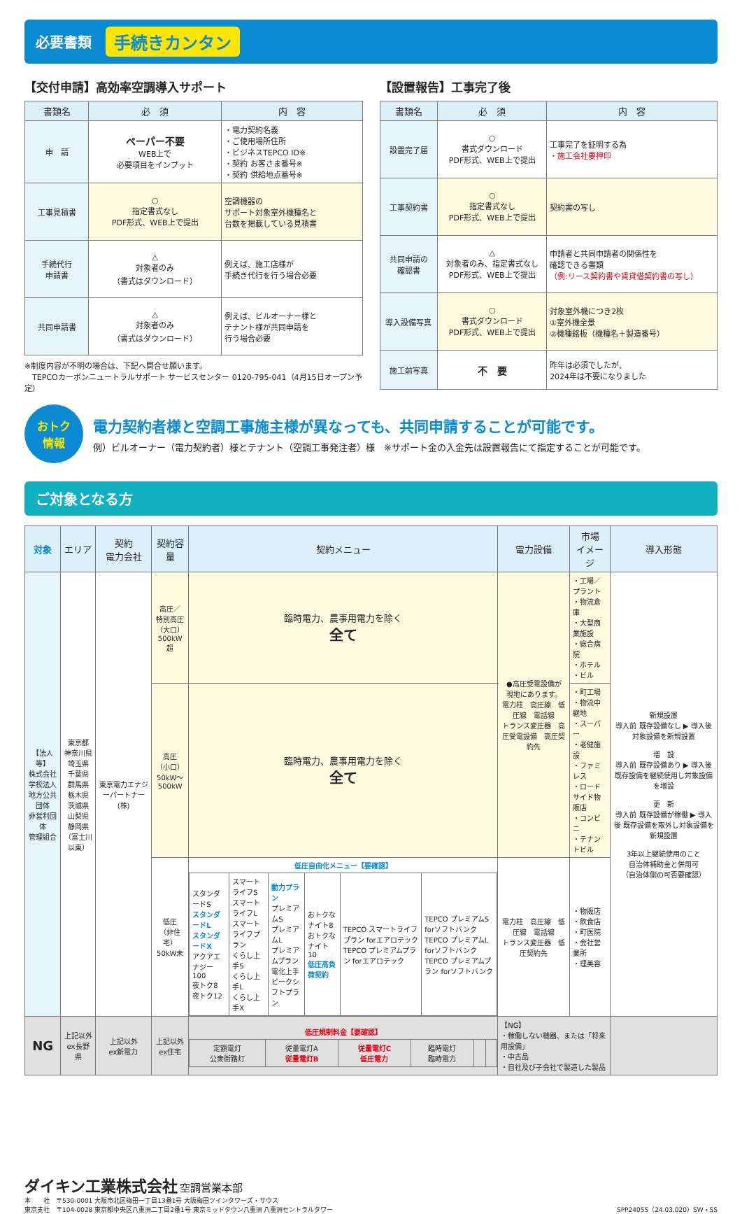必要書類 手続きカンタン
【交付申請】高効率空調導入サポート
| 書類名 | 必 須 | 内 容 |
| --- | --- | --- |
| 申 請 | ペーパー不要 WEB上で 必要項目をインプット | ・電力契約名義 ・ご使用場所住所 ・ビジネスTEPCO ID※ ・契約 お客さま番号※ ・契約 供給地点番号※ |
| 工事見積書 | ○ 指定書式なし PDF形式、WEB上で提出 | 空調機器の サポート対象室外機種名と 台数を掲載している見積書 |
| 手続代行 申請書 | △ 対象者のみ （書式はダウンロード） | 例えば、施工店様が 手続き代行を行う場合必要 |
| 共同申請書 | △ 対象者のみ （書式はダウンロード） | 例えば、ビルオーナー様と テナント様が共同申請を 行う場合必要 |
※制度内容が不明の場合は、下記へ問合せ願います。
　TEPCOカーボンニュートラルサポート サービスセンター 0120-795-041（4月15日オープン予定）
【設置報告】工事完了後
| 書類名 | 必 須 | 内 容 |
| --- | --- | --- |
| 設置完了届 | ○ 書式ダウンロード PDF形式、WEB上で提出 | 工事完了を証明する為 ・施工会社要押印 |
| 工事契約書 | ○ 指定書式なし PDF形式、WEB上で提出 | 契約書の写し |
| 共同申請の 確認書 | △ 対象者のみ、指定書式なし PDF形式、WEB上で提出 | 申請者と共同申請者の関係性を 確認できる書類 （例:リース契約書や賃貸借契約書の写し） |
| 導入設備写真 | ○ 書式ダウンロード PDF形式、WEB上で提出 | 対象室外機につき2枚 ①室外機全景 ②機種銘板（機種名＋製造番号） |
| 施工前写真 | 不 要 | 昨年は必須でしたが、 2024年は不要になりました |
おトク
情報
電力契約者様と空調工事施主様が異なっても、共同申請することが可能です。
例）ビルオーナー（電力契約者）様とテナント（空調工事発注者）様　※サポート金の入金先は設置報告にて指定することが可能です。
ご対象となる方
| 対象 | エリア | 契約 電力会社 | 契約容量 | 契約メニュー | 電力設備 | 市場 イメージ | 導入形態 |
| --- | --- | --- | --- | --- | --- | --- | --- |
| 【法人等】 株式会社 学校法人 地方公共団体 非営利団体 管理組合 | 東京都 神奈川県 埼玉県 千葉県 群馬県 栃木県 茨城県 山梨県 静岡県 （富士川以東） | 東京電力エナジーパートナー(株) | 高圧／ 特別高圧 （大口） 500kW超 | 臨時電力、農事用電力を除く 全て | ●高圧受電設備が 現地にあります。 電力柱 高圧線 低圧線 電話線 トランス変圧器 高圧受電設備 高圧契約先 | ・工場／プラント ・物流倉庫 ・大型商業施設 ・総合病院 ・ホテル ・ビル | 新規設置 導入前 既存設備なし ▶ 導入後 対象設備を新規設置 増 設 導入前 既存設備あり ▶ 導入後 既存設備を継続使用し対象設備を増設 更 新 導入前 既存設備が稼働 ▶ 導入後 既存設備を取外し対象設備を新規設置 3年以上継続使用のこと 自治体補助金と併用可 （自治体側の可否要確認） |
| | | | 高圧 （小口） 50kW〜 500kW | 臨時電力、農事用電力を除く 全て | | ・町工場 ・物流中継地 ・スーパー ・老健施設 ・ファミレス ・ロードサイド物販店 ・コンビニ ・テナントビル | |
| | | | 低圧 （非住宅） 50kW未 | 低圧自由化メニュー【要確認】 / スタンダードS スタンダードL スタンダードX アクアエナジー100 夜トク8 夜トク12 / スマートライフS スマートライフL スマートライフプラン くらし上手S くらし上手L くらし上手X / 動力プラン プレミアムS プレミアムL プレミアムプラン 電化上手 ピークシフトプラン / おトクなナイト8 おトクなナイト10 低圧高負荷契約 / TEPCO スマートライフプラン forエアロテック TEPCO プレミアムプラン forエアロテック / TEPCO プレミアムS forソフトバンク TEPCO プレミアムL forソフトバンク TEPCO プレミアムプラン forソフトバンク / | 電力柱 高圧線 低圧線 電話線 トランス変圧器 低圧契約先 | ・物販店 ・飲食店 ・町医院 ・会社営業所 ・理美容 | |
| NG | 上記以外 ex長野県 | 上記以外 ex新電力 | 上記以外 ex住宅 | 低圧規制料金【要確認】 / 定額電灯 公衆街路灯 / 従量電灯A 従量電灯B / 従量電灯C 低圧電力 / 臨時電灯 臨時電力 / / / | 【NG】 ・稼働しない機器、または「将来用設備」 ・中古品 ・自社及び子会社で製造した製品 | | |
ダイキン工業株式会社 空調営業本部
本　　社　〒530-0001 大阪市北区梅田一丁目13番1号 大阪梅田ツインタワーズ・サウス
東京支社　〒104-0028 東京都中央区八重洲二丁目2番1号 東京ミッドタウン八重洲 八重洲セントラルタワー
SPP24055（24.03.020）SW・SS